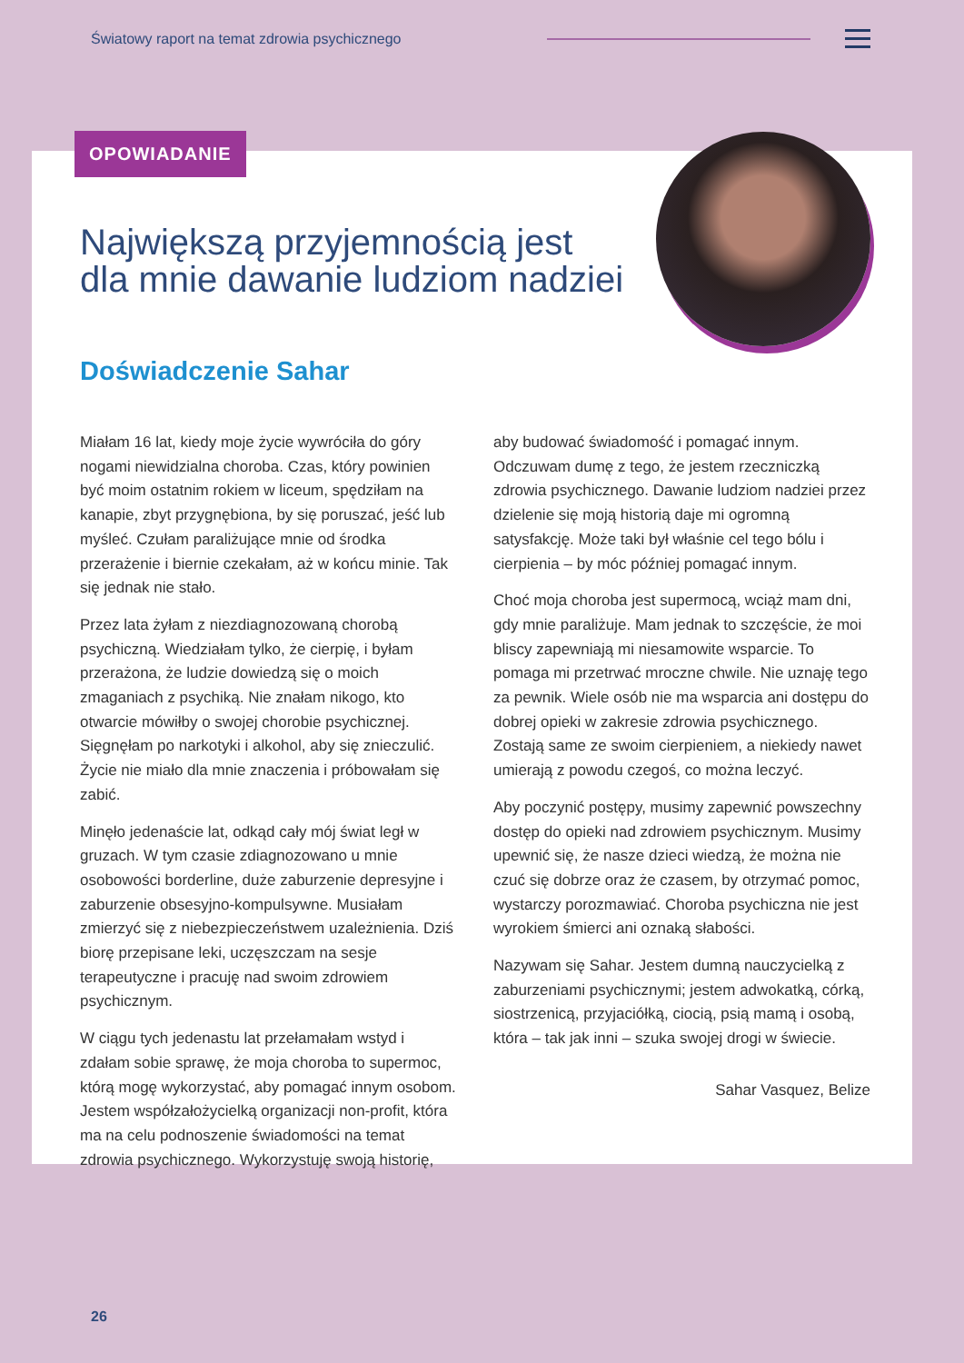Światowy raport na temat zdrowia psychicznego
OPOWIADANIE
Największą przyjemnością jest
dla mnie dawanie ludziom nadziei
Doświadczenie Sahar
Miałam 16 lat, kiedy moje życie wywróciła do góry nogami niewidzialna choroba. Czas, który powinien być moim ostatnim rokiem w liceum, spędziłam na kanapie, zbyt przygnębiona, by się poruszać, jeść lub myśleć. Czułam paraliżujące mnie od środka przerażenie i biernie czekałam, aż w końcu minie. Tak się jednak nie stało.
Przez lata żyłam z niezdiagnozowaną chorobą psychiczną. Wiedziałam tylko, że cierpię, i byłam przerażona, że ludzie dowiedzą się o moich zmaganiach z psychiką. Nie znałam nikogo, kto otwarcie mówiłby o swojej chorobie psychicznej. Sięgnęłam po narkotyki i alkohol, aby się znieczulić. Życie nie miało dla mnie znaczenia i próbowałam się zabić.
Minęło jedenaście lat, odkąd cały mój świat legł w gruzach. W tym czasie zdiagnozowano u mnie osobowości borderline, duże zaburzenie depresyjne i zaburzenie obsesyjno-kompulsywne. Musiałam zmierzyć się z niebezpieczeństwem uzależnienia. Dziś biorę przepisane leki, uczęszczam na sesje terapeutyczne i pracuję nad swoim zdrowiem psychicznym.
W ciągu tych jedenastu lat przełamałam wstyd i zdałam sobie sprawę, że moja choroba to supermoc, którą mogę wykorzystać, aby pomagać innym osobom. Jestem współzałożycielką organizacji non-profit, która ma na celu podnoszenie świadomości na temat zdrowia psychicznego. Wykorzystuję swoją historię,
aby budować świadomość i pomagać innym. Odczuwam dumę z tego, że jestem rzeczniczką zdrowia psychicznego. Dawanie ludziom nadziei przez dzielenie się moją historią daje mi ogromną satysfakcję. Może taki był właśnie cel tego bólu i cierpienia – by móc później pomagać innym.
Choć moja choroba jest supermocą, wciąż mam dni, gdy mnie paraliżuje. Mam jednak to szczęście, że moi bliscy zapewniają mi niesamowite wsparcie. To pomaga mi przetrwać mroczne chwile. Nie uznaję tego za pewnik. Wiele osób nie ma wsparcia ani dostępu do dobrej opieki w zakresie zdrowia psychicznego. Zostają same ze swoim cierpieniem, a niekiedy nawet umierają z powodu czegoś, co można leczyć.
Aby poczynić postępy, musimy zapewnić powszechny dostęp do opieki nad zdrowiem psychicznym. Musimy upewnić się, że nasze dzieci wiedzą, że można nie czuć się dobrze oraz że czasem, by otrzymać pomoc, wystarczy porozmawiać. Choroba psychiczna nie jest wyrokiem śmierci ani oznaką słabości.
Nazywam się Sahar. Jestem dumną nauczycielką z zaburzeniami psychicznymi; jestem adwokatką, córką, siostrzenicą, przyjaciółką, ciocią, psią mamą i osobą, która – tak jak inni – szuka swojej drogi w świecie.
Sahar Vasquez, Belize
26